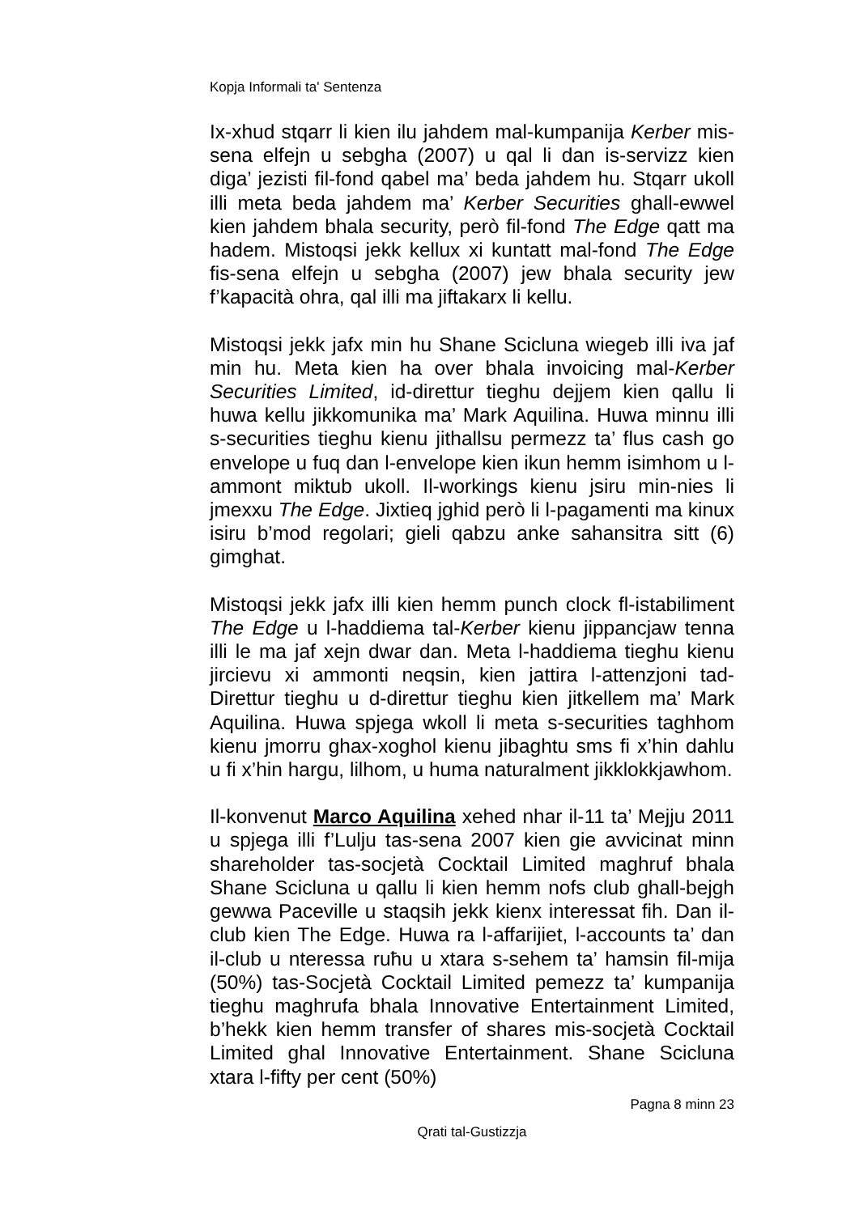Kopja Informali ta' Sentenza
Ix-xhud stqarr li kien ilu jahdem mal-kumpanija Kerber mis-sena elfejn u sebgha (2007) u qal li dan is-servizz kien diga’ jezisti fil-fond qabel ma’ beda jahdem hu. Stqarr ukoll illi meta beda jahdem ma’ Kerber Securities ghall-ewwel kien jahdem bhala security, però fil-fond The Edge qatt ma hadem. Mistoqsi jekk kellux xi kuntatt mal-fond The Edge fis-sena elfejn u sebgha (2007) jew bhala security jew f’kapacità ohra, qal illi ma jiftakarx li kellu.
Mistoqsi jekk jafx min hu Shane Scicluna wiegeb illi iva jaf min hu. Meta kien ha over bhala invoicing mal-Kerber Securities Limited, id-direttur tieghu dejjem kien qallu li huwa kellu jikkomunika ma’ Mark Aquilina. Huwa minnu illi s-securities tieghu kienu jithallsu permezz ta’ flus cash go envelope u fuq dan l-envelope kien ikun hemm isimhom u l-ammont miktub ukoll. Il-workings kienu jsiru min-nies li jmexxu The Edge. Jixtieq jghid però li l-pagamenti ma kinux isiru b’mod regolari; gieli qabzu anke sahansitra sitt (6) gimghat.
Mistoqsi jekk jafx illi kien hemm punch clock fl-istabiliment The Edge u l-haddiema tal-Kerber kienu jippancjaw tenna illi le ma jaf xejn dwar dan. Meta l-haddiema tieghu kienu jircievu xi ammonti neqsin, kien jattira l-attenzjoni tad-Direttur tieghu u d-direttur tieghu kien jitkellem ma’ Mark Aquilina. Huwa spjega wkoll li meta s-securities taghhom kienu jmorru ghax-xoghol kienu jibaghtu sms fi x’hin dahlu u fi x’hin hargu, lilhom, u huma naturalment jikklokkjawhom.
Il-konvenut Marco Aquilina xehed nhar il-11 ta’ Mejju 2011 u spjega illi f’Lulju tas-sena 2007 kien gie avvicinat minn shareholder tas-socjetà Cocktail Limited maghruf bhala Shane Scicluna u qallu li kien hemm nofs club ghall-bejgh gewwa Paceville u staqsih jekk kienx interessat fih. Dan il-club kien The Edge. Huwa ra l-affarijiet, l-accounts ta’ dan il-club u nteressa ruħu u xtara s-sehem ta’ hamsin fil-mija (50%) tas-Socjetà Cocktail Limited pemezz ta’ kumpanija tieghu maghrufa bhala Innovative Entertainment Limited, b’hekk kien hemm transfer of shares mis-socjetà Cocktail Limited ghal Innovative Entertainment. Shane Scicluna xtara l-fifty per cent (50%)
Pagna 8 minn 23
Qrati tal-Gustizzja